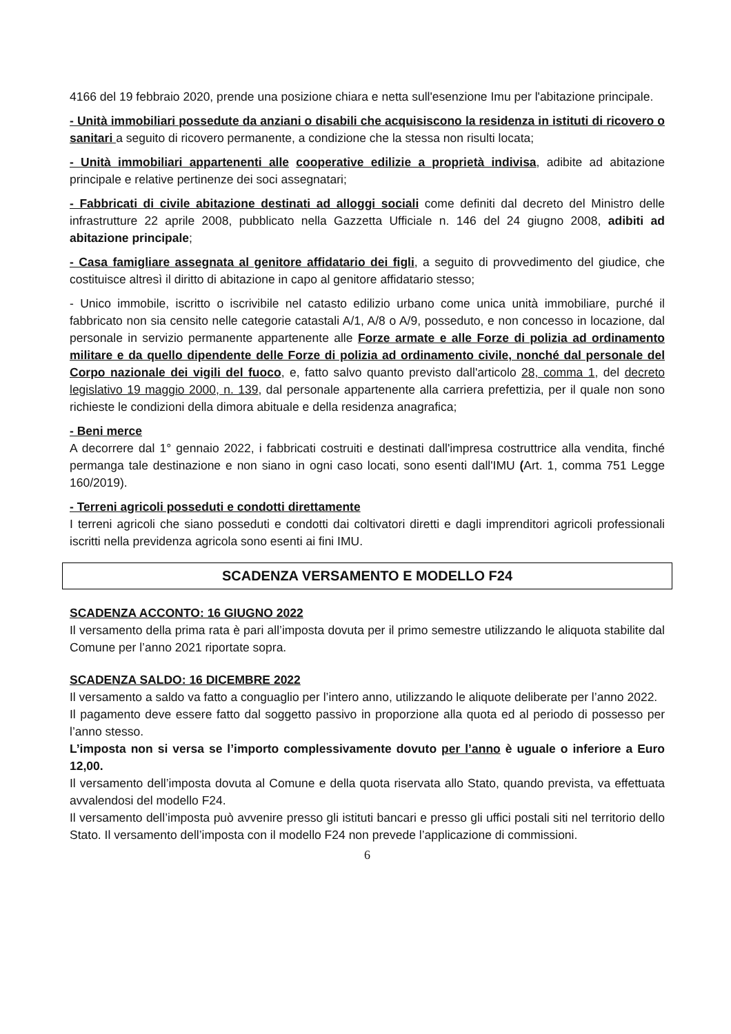4166 del 19 febbraio 2020, prende una posizione chiara e netta sull'esenzione Imu per l'abitazione principale.
- Unità immobiliari possedute da anziani o disabili che acquisiscono la residenza in istituti di ricovero o sanitari a seguito di ricovero permanente, a condizione che la stessa non risulti locata;
- Unità immobiliari appartenenti alle cooperative edilizie a proprietà indivisa, adibite ad abitazione principale e relative pertinenze dei soci assegnatari;
- Fabbricati di civile abitazione destinati ad alloggi sociali come definiti dal decreto del Ministro delle infrastrutture 22 aprile 2008, pubblicato nella Gazzetta Ufficiale n. 146 del 24 giugno 2008, adibiti ad abitazione principale;
- Casa famigliare assegnata al genitore affidatario dei figli, a seguito di provvedimento del giudice, che costituisce altresì il diritto di abitazione in capo al genitore affidatario stesso;
- Unico immobile, iscritto o iscrivibile nel catasto edilizio urbano come unica unità immobiliare, purché il fabbricato non sia censito nelle categorie catastali A/1, A/8 o A/9, posseduto, e non concesso in locazione, dal personale in servizio permanente appartenente alle Forze armate e alle Forze di polizia ad ordinamento militare e da quello dipendente delle Forze di polizia ad ordinamento civile, nonché dal personale del Corpo nazionale dei vigili del fuoco, e, fatto salvo quanto previsto dall'articolo 28, comma 1, del decreto legislativo 19 maggio 2000, n. 139, dal personale appartenente alla carriera prefettizia, per il quale non sono richieste le condizioni della dimora abituale e della residenza anagrafica;
- Beni merce
A decorrere dal 1° gennaio 2022, i fabbricati costruiti e destinati dall'impresa costruttrice alla vendita, finché permanga tale destinazione e non siano in ogni caso locati, sono esenti dall'IMU (Art. 1, comma 751 Legge 160/2019).
- Terreni agricoli posseduti e condotti direttamente
I terreni agricoli che siano posseduti e condotti dai coltivatori diretti e dagli imprenditori agricoli professionali iscritti nella previdenza agricola sono esenti ai fini IMU.
SCADENZA VERSAMENTO E MODELLO F24
SCADENZA ACCONTO: 16 GIUGNO 2022
Il versamento della prima rata è pari all’imposta dovuta per il primo semestre utilizzando le aliquota stabilite dal Comune per l’anno 2021 riportate sopra.
SCADENZA SALDO: 16 DICEMBRE 2022
Il versamento a saldo va fatto a conguaglio per l’intero anno, utilizzando le aliquote deliberate per l’anno 2022.
Il pagamento deve essere fatto dal soggetto passivo in proporzione alla quota ed al periodo di possesso per l’anno stesso.
L’imposta non si versa se l’importo complessivamente dovuto per l’anno è uguale o inferiore a Euro 12,00.
Il versamento dell’imposta dovuta al Comune e della quota riservata allo Stato, quando prevista, va effettuata avvalendosi del modello F24.
Il versamento dell’imposta può avvenire presso gli istituti bancari e presso gli uffici postali siti nel territorio dello Stato. Il versamento dell’imposta con il modello F24 non prevede l’applicazione di commissioni.
6